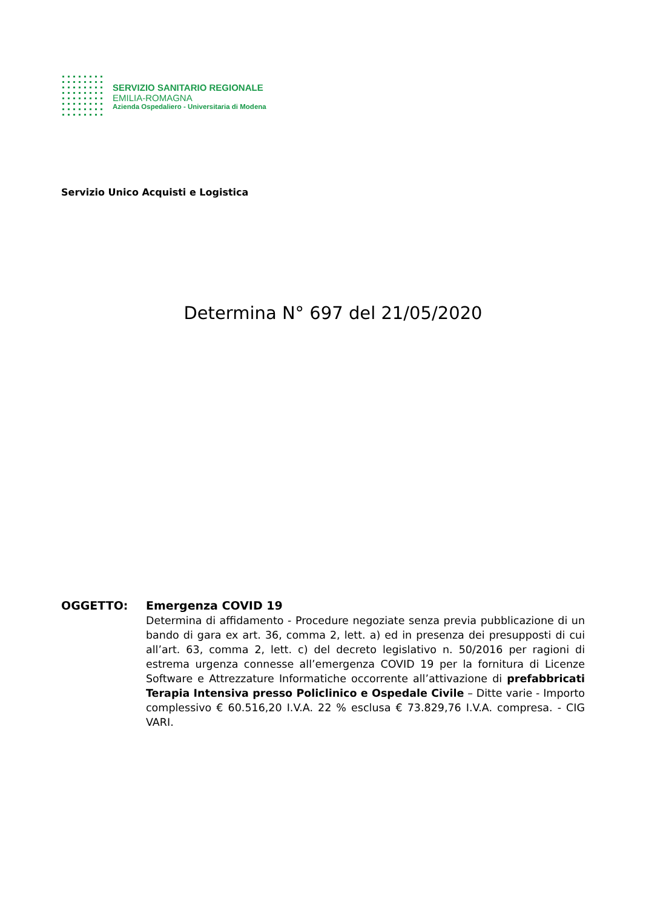SERVIZIO SANITARIO REGIONALE
EMILIA-ROMAGNA
Azienda Ospedaliero - Universitaria di Modena
Servizio Unico Acquisti e Logistica
Determina N° 697 del 21/05/2020
OGGETTO: Emergenza COVID 19
Determina di affidamento - Procedure negoziate senza previa pubblicazione di un bando di gara ex art. 36, comma 2, lett. a) ed in presenza dei presupposti di cui all’art. 63, comma 2, lett. c) del decreto legislativo n. 50/2016 per ragioni di estrema urgenza connesse all’emergenza COVID 19 per la fornitura di Licenze Software e Attrezzature Informatiche occorrente all’attivazione di prefabbricati Terapia Intensiva presso Policlinico e Ospedale Civile – Ditte varie - Importo complessivo € 60.516,20 I.V.A. 22 % esclusa € 73.829,76 I.V.A. compresa. - CIG VARI.